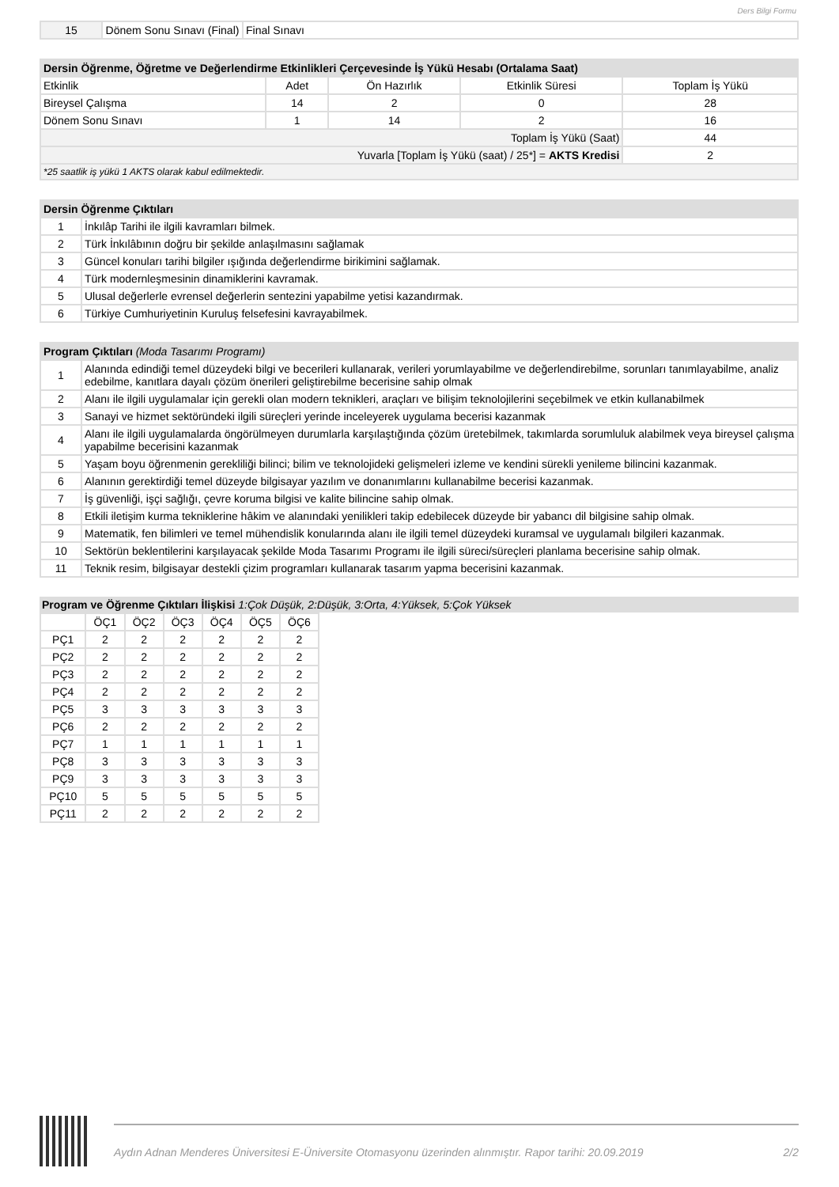Ders Bilgi Formu
| 15 | Dönem Sonu Sınavı (Final) | Final Sınavı |
| Dersin Öğrenme, Öğretme ve Değerlendirme Etkinlikleri Çerçevesinde İş Yükü Hesabı (Ortalama Saat) | | | | |
| --- | --- | --- | --- | --- |
| Etkinlik | Adet | Ön Hazırlık | Etkinlik Süresi | Toplam İş Yükü |
| Bireysel Çalışma | 14 | 2 | 0 | 28 |
| Dönem Sonu Sınavı | 1 | 14 | 2 | 16 |
| Toplam İş Yükü (Saat) | | | | 44 |
| Yuvarla [Toplam İş Yükü (saat) / 25*] = AKTS Kredisi | | | | 2 |
| *25 saatlik iş yükü 1 AKTS olarak kabul edilmektedir. | | | | |
| Dersin Öğrenme Çıktıları | |
| --- | --- |
| 1 | İnkılâp Tarihi ile ilgili kavramları bilmek. |
| 2 | Türk İnkılâbının doğru bir şekilde anlaşılmasını sağlamak |
| 3 | Güncel konuları tarihi bilgiler ışığında değerlendirme birikimini sağlamak. |
| 4 | Türk modernleşmesinin dinamiklerini kavramak. |
| 5 | Ulusal değerlerle evrensel değerlerin sentezini yapabilme yetisi kazandırmak. |
| 6 | Türkiye Cumhuriyetinin Kuruluş felsefesini kavrayabilmek. |
| Program Çıktıları (Moda Tasarımı Programı) | |
| --- | --- |
| 1 | Alanında edindiği temel düzeydeki bilgi ve becerileri kullanarak, verileri yorumlayabilme ve değerlendirebilme, sorunları tanımlayabilme, analiz edebilme, kanıtlara dayalı çözüm önerileri geliştirebilme becerisine sahip olmak |
| 2 | Alanı ile ilgili uygulamalar için gerekli olan modern teknikleri, araçları ve bilişim teknolojilerini seçebilmek ve etkin kullanabilmek |
| 3 | Sanayi ve hizmet sektöründeki ilgili süreçleri yerinde inceleyerek uygulama becerisi kazanmak |
| 4 | Alanı ile ilgili uygulamalarda öngörülmeyen durumlarla karşılaştığında çözüm üretebilmek, takımlarda sorumluluk alabilmek veya bireysel çalışma yapabilme becerisini kazanmak |
| 5 | Yaşam boyu öğrenmenin gerekliliği bilinci; bilim ve teknolojideki gelişmeleri izleme ve kendini sürekli yenileme bilincini kazanmak. |
| 6 | Alanının gerektirdiği temel düzeyde bilgisayar yazılım ve donanımlarını kullanabilme becerisi kazanmak. |
| 7 | İş güvenliği, işçi sağlığı, çevre koruma bilgisi ve kalite bilincine sahip olmak. |
| 8 | Etkili iletişim kurma tekniklerine hâkim ve alanındaki yenilikleri takip edebilecek düzeyde bir yabancı dil bilgisine sahip olmak. |
| 9 | Matematik, fen bilimleri ve temel mühendislik konularında alanı ile ilgili temel düzeydeki kuramsal ve uygulamalı bilgileri kazanmak. |
| 10 | Sektörün beklentilerini karşılayacak şekilde Moda Tasarımı Programı ile ilgili süreci/süreçleri planlama becerisine sahip olmak. |
| 11 | Teknik resim, bilgisayar destekli çizim programları kullanarak tasarım yapma becerisini kazanmak. |
Program ve Öğrenme Çıktıları İlişkisi 1:Çok Düşük, 2:Düşük, 3:Orta, 4:Yüksek, 5:Çok Yüksek
| | ÖÇ1 | ÖÇ2 | ÖÇ3 | ÖÇ4 | ÖÇ5 | ÖÇ6 |
| --- | --- | --- | --- | --- | --- | --- |
| PÇ1 | 2 | 2 | 2 | 2 | 2 | 2 |
| PÇ2 | 2 | 2 | 2 | 2 | 2 | 2 |
| PÇ3 | 2 | 2 | 2 | 2 | 2 | 2 |
| PÇ4 | 2 | 2 | 2 | 2 | 2 | 2 |
| PÇ5 | 3 | 3 | 3 | 3 | 3 | 3 |
| PÇ6 | 2 | 2 | 2 | 2 | 2 | 2 |
| PÇ7 | 1 | 1 | 1 | 1 | 1 | 1 |
| PÇ8 | 3 | 3 | 3 | 3 | 3 | 3 |
| PÇ9 | 3 | 3 | 3 | 3 | 3 | 3 |
| PÇ10 | 5 | 5 | 5 | 5 | 5 | 5 |
| PÇ11 | 2 | 2 | 2 | 2 | 2 | 2 |
Aydın Adnan Menderes Üniversitesi E-Üniversite Otomasyonu üzerinden alınmıştır. Rapor tarihi: 20.09.2019 2/2